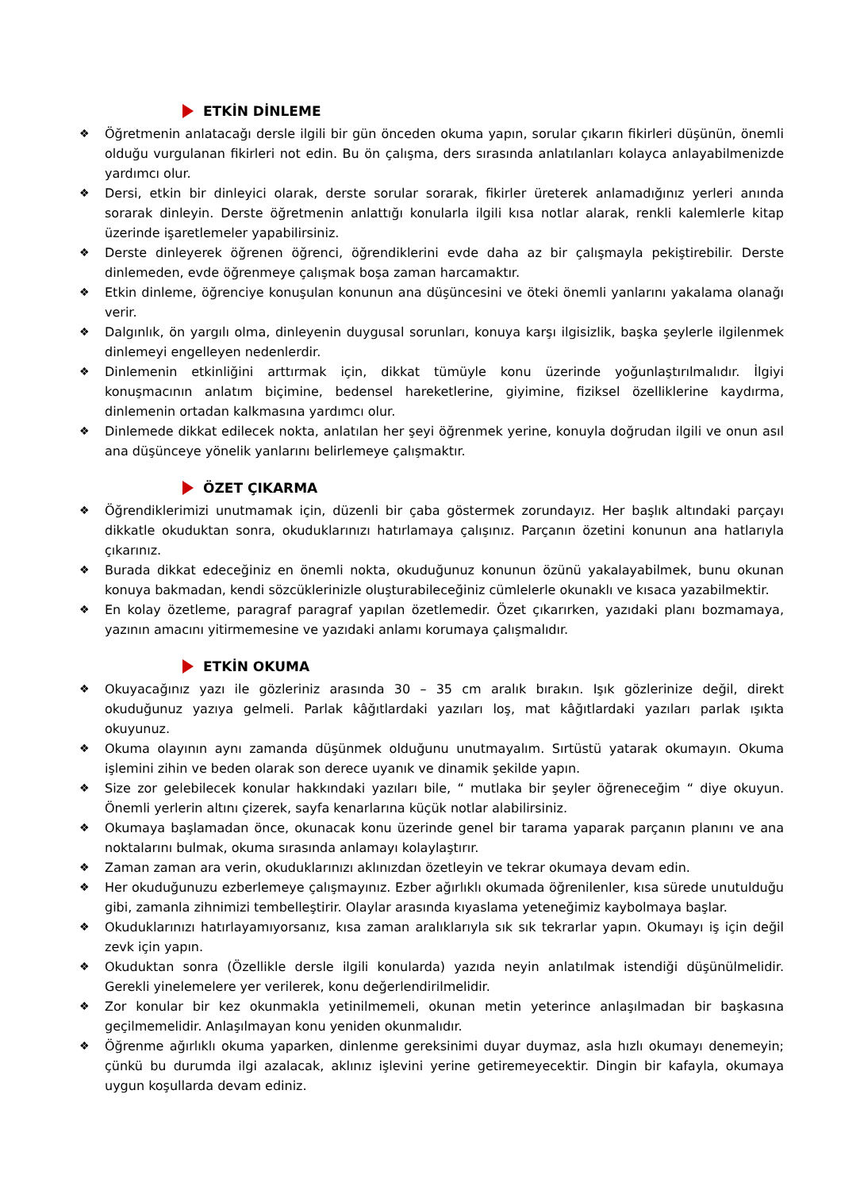ETKİN DİNLEME
❖ Öğretmenin anlatacağı dersle ilgili bir gün önceden okuma yapın, sorular çıkarın fikirleri düşünün, önemli olduğu vurgulanan fikirleri not edin. Bu ön çalışma, ders sırasında anlatılanları kolayca anlayabilmenizde yardımcı olur.
❖ Dersi, etkin bir dinleyici olarak, derste sorular sorarak, fikirler üreterek anlamadığınız yerleri anında sorarak dinleyin. Derste öğretmenin anlattığı konularla ilgili kısa notlar alarak, renkli kalemlerle kitap üzerinde işaretlemeler yapabilirsiniz.
❖ Derste dinleyerek öğrenen öğrenci, öğrendiklerini evde daha az bir çalışmayla pekiştirebilir. Derste dinlemeden, evde öğrenmeye çalışmak boşa zaman harcamaktır.
❖ Etkin dinleme, öğrenciye konuşulan konunun ana düşüncesini ve öteki önemli yanlarını yakalama olanağı verir.
❖ Dalgınlık, ön yargılı olma, dinleyenin duygusal sorunları, konuya karşı ilgisizlik, başka şeylerle ilgilenmek dinlemeyi engelleyen nedenlerdir.
❖ Dinlemenin etkinliğini arttırmak için, dikkat tümüyle konu üzerinde yoğunlaştırılmalıdır. İlgiyi konuşmacının anlatım biçimine, bedensel hareketlerine, giyimine, fiziksel özelliklerine kaydırma, dinlemenin ortadan kalkmasına yardımcı olur.
❖ Dinlemede dikkat edilecek nokta, anlatılan her şeyi öğrenmek yerine, konuyla doğrudan ilgili ve onun asıl ana düşünceye yönelik yanlarını belirlemeye çalışmaktır.
ÖZET ÇIKARMA
❖ Öğrendiklerimizi unutmamak için, düzenli bir çaba göstermek zorundayız. Her başlık altındaki parçayı dikkatle okuduktan sonra, okuduklarınızı hatırlamaya çalışınız. Parçanın özetini konunun ana hatlarıyla çıkarınız.
❖ Burada dikkat edeceğiniz en önemli nokta, okuduğunuz konunun özünü yakalayabilmek, bunu okunan konuya bakmadan, kendi sözcüklerinizle oluşturabileceğiniz cümlelerle okunaklı ve kısaca yazabilmektir.
❖ En kolay özetleme, paragraf paragraf yapılan özetlemedir. Özet çıkarırken, yazıdaki planı bozmamaya, yazının amacını yitirmemesine ve yazıdaki anlamı korumaya çalışmalıdır.
ETKİN OKUMA
❖ Okuyacağınız yazı ile gözleriniz arasında 30 – 35 cm aralık bırakın. Işık gözlerinize değil, direkt okuduğunuz yazıya gelmeli. Parlak kâğıtlardaki yazıları loş, mat kâğıtlardaki yazıları parlak ışıkta okuyunuz.
❖ Okuma olayının aynı zamanda düşünmek olduğunu unutmayalım. Sırtüstü yatarak okumayın. Okuma işlemini zihin ve beden olarak son derece uyanık ve dinamik şekilde yapın.
❖ Size zor gelebilecek konular hakkındaki yazıları bile, “ mutlaka bir şeyler öğreneceğim “ diye okuyun. Önemli yerlerin altını çizerek, sayfa kenarlarına küçük notlar alabilirsiniz.
❖ Okumaya başlamadan önce, okunacak konu üzerinde genel bir tarama yaparak parçanın planını ve ana noktalarını bulmak, okuma sırasında anlamayı kolaylaştırır.
❖ Zaman zaman ara verin, okuduklarınızı aklınızdan özetleyin ve tekrar okumaya devam edin.
❖ Her okuduğunuzu ezberlemeye çalışmayınız. Ezber ağırlıklı okumada öğrenilenler, kısa sürede unutulduğu gibi, zamanla zihnimizi tembelleştirir. Olaylar arasında kıyaslama yeteneğimiz kaybolmaya başlar.
❖ Okuduklarınızı hatırlayamıyorsanız, kısa zaman aralıklarıyla sık sık tekrarlar yapın. Okumayı iş için değil zevk için yapın.
❖ Okuduktan sonra (Özellikle dersle ilgili konularda) yazıda neyin anlatılmak istendiği düşünülmelidir. Gerekli yinelemelere yer verilerek, konu değerlendirilmelidir.
❖ Zor konular bir kez okunmakla yetinilmemeli, okunan metin yeterince anlaşılmadan bir başkasına geçilmemelidir. Anlaşılmayan konu yeniden okunmalıdır.
❖ Öğrenme ağırlıklı okuma yaparken, dinlenme gereksinimi duyar duymaz, asla hızlı okumayı denemeyin; çünkü bu durumda ilgi azalacak, aklınız işlevini yerine getiremeyecektir. Dingin bir kafayla, okumaya uygun koşullarda devam ediniz.